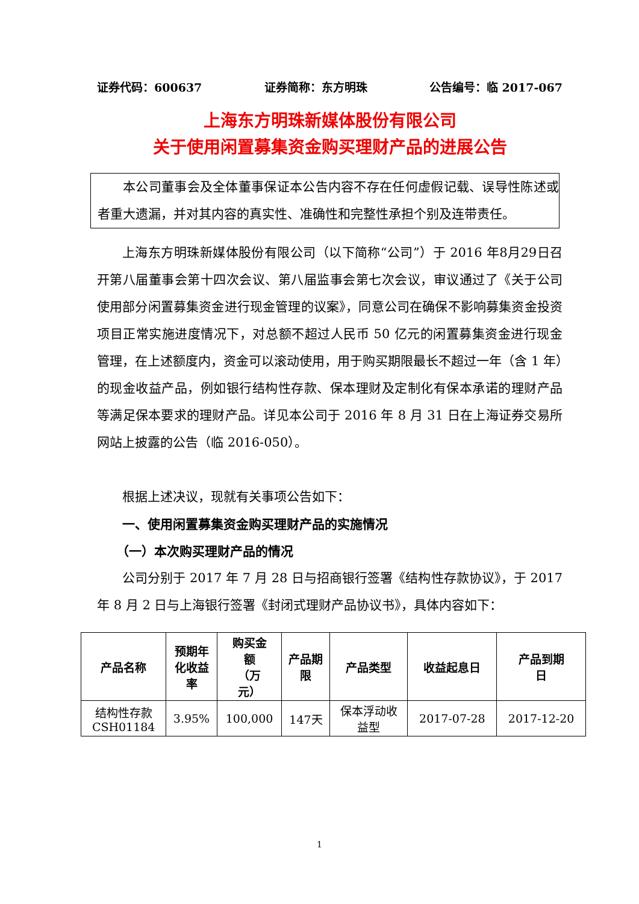证券代码：600637 证券简称：东方明珠 公告编号：临 2017-067
上海东方明珠新媒体股份有限公司
关于使用闲置募集资金购买理财产品的进展公告
本公司董事会及全体董事保证本公告内容不存在任何虚假记载、误导性陈述或者重大遗漏，并对其内容的真实性、准确性和完整性承担个别及连带责任。
上海东方明珠新媒体股份有限公司（以下简称“公司”）于 2016 年8月29日召开第八届董事会第十四次会议、第八届监事会第七次会议，审议通过了《关于公司使用部分闲置募集资金进行现金管理的议案》，同意公司在确保不影响募集资金投资项目正常实施进度情况下，对总额不超过人民币 50 亿元的闲置募集资金进行现金管理，在上述额度内，资金可以滚动使用，用于购买期限最长不超过一年（含 1 年）的现金收益产品，例如银行结构性存款、保本理财及定制化有保本承诺的理财产品等满足保本要求的理财产品。详见本公司于 2016 年 8 月 31 日在上海证券交易所网站上披露的公告（临 2016-050）。
根据上述决议，现就有关事项公告如下：
一、使用闲置募集资金购买理财产品的实施情况
（一）本次购买理财产品的情况
公司分别于 2017 年 7 月 28 日与招商银行签署《结构性存款协议》，于 2017 年 8 月 2 日与上海银行签署《封闭式理财产品协议书》，具体内容如下：
| 产品名称 | 预期年 化收益 率 | 购买金 额 （万 元） | 产品期 限 | 产品类型 | 收益起息日 | 产品到期 日 |
| --- | --- | --- | --- | --- | --- | --- |
| 结构性存款 CSH01184 | 3.95% | 100,000 | 147天 | 保本浮动收 益型 | 2017-07-28 | 2017-12-20 |
1